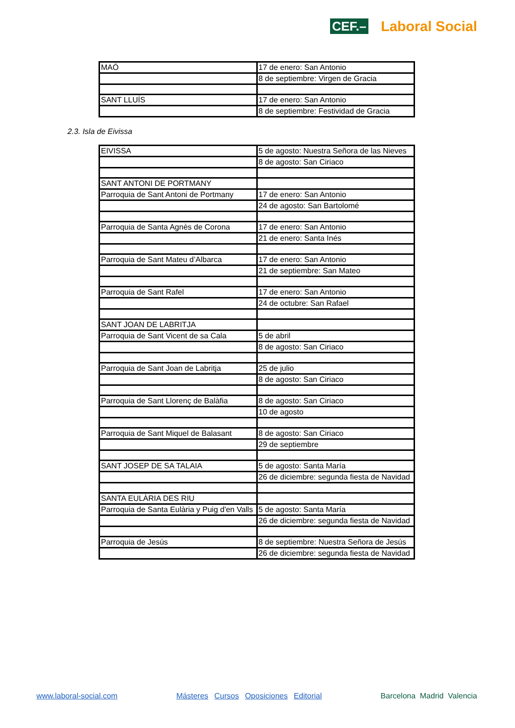CEF.– Laboral Social
| MAÓ | 17 de enero: San Antonio |
| | 8 de septiembre: Virgen de Gracia |
| SANT LLUÍS | 17 de enero: San Antonio |
| | 8 de septiembre: Festividad de Gracia |
2.3. Isla de Eivissa
| EIVISSA | 5 de agosto: Nuestra Señora de las Nieves |
| | 8 de agosto: San Ciriaco |
| SANT ANTONI DE PORTMANY | |
| Parroquia de Sant Antoni de Portmany | 17 de enero: San Antonio |
| | 24 de agosto: San Bartolomé |
| Parroquia de Santa Agnès de Corona | 17 de enero: San Antonio |
| | 21 de enero: Santa Inés |
| Parroquia de Sant Mateu d’Albarca | 17 de enero: San Antonio |
| | 21 de septiembre: San Mateo |
| Parroquia de Sant Rafel | 17 de enero: San Antonio |
| | 24 de octubre: San Rafael |
| SANT JOAN DE LABRITJA | |
| Parroquia de Sant Vicent de sa Cala | 5 de abril |
| | 8 de agosto: San Ciriaco |
| Parroquia de Sant Joan de Labritja | 25 de julio |
| | 8 de agosto: San Ciriaco |
| Parroquia de Sant Llorenç de Balàfia | 8 de agosto: San Ciriaco |
| | 10 de agosto |
| Parroquia de Sant Miquel de Balasant | 8 de agosto: San Ciriaco |
| | 29 de septiembre |
| SANT JOSEP DE SA TALAIA | 5 de agosto: Santa María |
| | 26 de diciembre: segunda fiesta de Navidad |
| SANTA EULÀRIA DES RIU | |
| Parroquia de Santa Eulària y Puig d'en Valls | 5 de agosto: Santa María |
| | 26 de diciembre: segunda fiesta de Navidad |
| Parroquia de Jesús | 8 de septiembre: Nuestra Señora de Jesús |
| | 26 de diciembre: segunda fiesta de Navidad |
www.laboral-social.com Másteres Cursos Oposiciones Editorial Barcelona Madrid Valencia